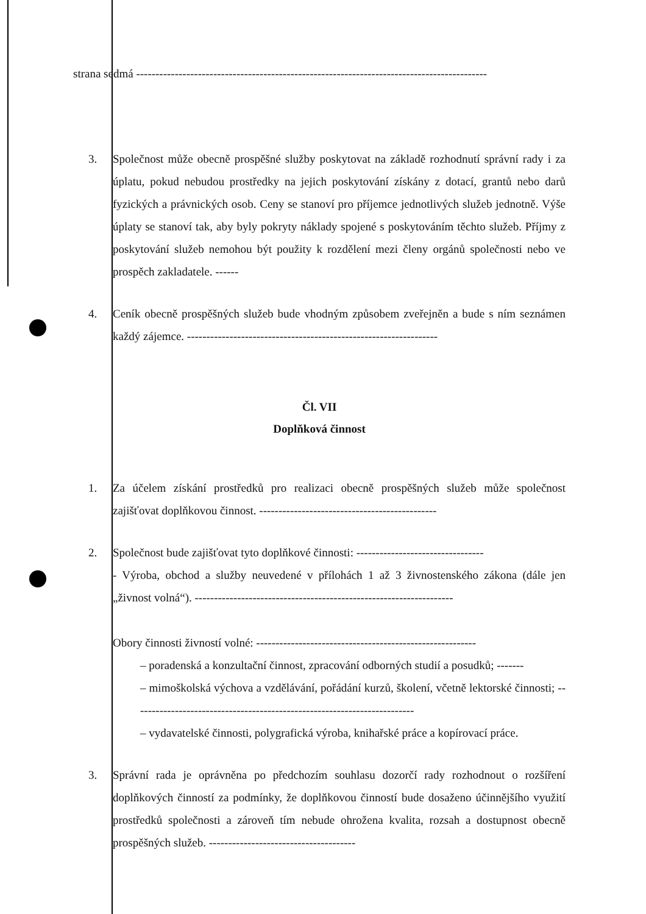strana sedmá -------------------------------------------------------------------------------------------
3. Společnost může obecně prospěšné služby poskytovat na základě rozhodnutí správní rady i za úplatu, pokud nebudou prostředky na jejich poskytování získány z dotací, grantů nebo darů fyzických a právnických osob. Ceny se stanoví pro příjemce jednotlivých služeb jednotně. Výše úplaty se stanoví tak, aby byly pokryty náklady spojené s poskytováním těchto služeb. Příjmy z poskytování služeb nemohou být použity k rozdělení mezi členy orgánů společnosti nebo ve prospěch zakladatele. ------
4. Ceník obecně prospěšných služeb bude vhodným způsobem zveřejněn a bude s ním seznámen každý zájemce. -----------------------------------------------------------------
Čl. VII
Doplňková činnost
1. Za účelem získání prostředků pro realizaci obecně prospěšných služeb může společnost zajišťovat doplňkovou činnost. ----------------------------------------------
2. Společnost bude zajišťovat tyto doplňkové činnosti: ---------------------------------
- Výroba, obchod a služby neuvedené v přílohách 1 až 3 živnostenského zákona (dále jen „živnost volná“). -------------------------------------------------------------------
Obory činnosti živností volné: ---------------------------------------------------------
– poradenská a konzultační činnost, zpracování odborných studií a posudků; -------
– mimoškolská výchova a vzdělávání, pořádání kurzů, školení, včetně lektorské činnosti; -------------------------------------------------------------------------
– vydavatelské činnosti, polygrafická výroba, knihařské práce a kopírovací práce.
3. Správní rada je oprávněna po předchozím souhlasu dozorčí rady rozhodnout o rozšíření doplňkových činností za podmínky, že doplňkovou činností bude dosaženo účinnějšího využití prostředků společnosti a zároveň tím nebude ohrožena kvalita, rozsah a dostupnost obecně prospěšných služeb. --------------------------------------